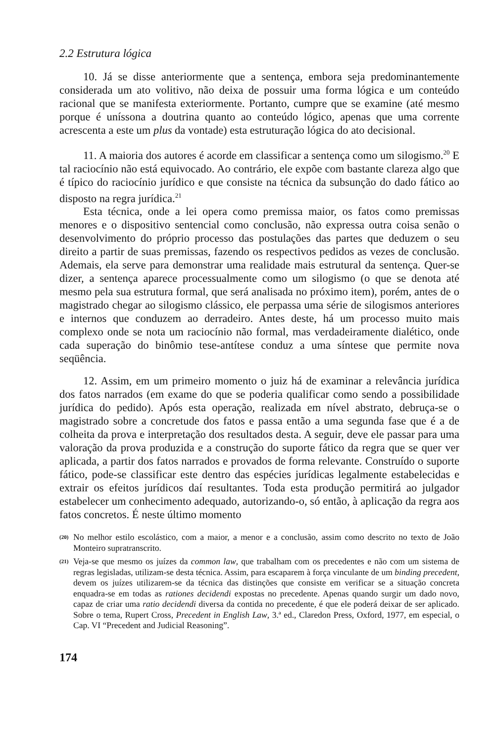2.2 Estrutura lógica
10. Já se disse anteriormente que a sentença, embora seja predominantemente considerada um ato volitivo, não deixa de possuir uma forma lógica e um conteúdo racional que se manifesta exteriormente. Portanto, cumpre que se examine (até mesmo porque é uníssona a doutrina quanto ao conteúdo lógico, apenas que uma corrente acrescenta a este um plus da vontade) esta estruturação lógica do ato decisional.
11. A maioria dos autores é acorde em classificar a sentença como um silogismo.<sup>20</sup> E tal raciocínio não está equivocado. Ao contrário, ele expõe com bastante clareza algo que é típico do raciocínio jurídico e que consiste na técnica da subsunção do dado fático ao disposto na regra jurídica.<sup>21</sup>
Esta técnica, onde a lei opera como premissa maior, os fatos como premissas menores e o dispositivo sentencial como conclusão, não expressa outra coisa senão o desenvolvimento do próprio processo das postulações das partes que deduzem o seu direito a partir de suas premissas, fazendo os respectivos pedidos as vezes de conclusão. Ademais, ela serve para demonstrar uma realidade mais estrutural da sentença. Quer-se dizer, a sentença aparece processualmente como um silogismo (o que se denota até mesmo pela sua estrutura formal, que será analisada no próximo item), porém, antes de o magistrado chegar ao silogismo clássico, ele perpassa uma série de silogismos anteriores e internos que conduzem ao derradeiro. Antes deste, há um processo muito mais complexo onde se nota um raciocínio não formal, mas verdadeiramente dialético, onde cada superação do binômio tese-antítese conduz a uma síntese que permite nova seqüência.
12. Assim, em um primeiro momento o juiz há de examinar a relevância jurídica dos fatos narrados (em exame do que se poderia qualificar como sendo a possibilidade jurídica do pedido). Após esta operação, realizada em nível abstrato, debruça-se o magistrado sobre a concretude dos fatos e passa então a uma segunda fase que é a de colheita da prova e interpretação dos resultados desta. A seguir, deve ele passar para uma valoração da prova produzida e a construção do suporte fático da regra que se quer ver aplicada, a partir dos fatos narrados e provados de forma relevante. Construído o suporte fático, pode-se classificar este dentro das espécies jurídicas legalmente estabelecidas e extrair os efeitos jurídicos daí resultantes. Toda esta produção permitirá ao julgador estabelecer um conhecimento adequado, autorizando-o, só então, à aplicação da regra aos fatos concretos. É neste último momento
(20) No melhor estilo escolástico, com a maior, a menor e a conclusão, assim como descrito no texto de João Monteiro supratranscrito.
(21) Veja-se que mesmo os juízes da common law, que trabalham com os precedentes e não com um sistema de regras legisladas, utilizam-se desta técnica. Assim, para escaparem à força vinculante de um binding precedent, devem os juízes utilizarem-se da técnica das distinções que consiste em verificar se a situação concreta enquadra-se em todas as rationes decidendi expostas no precedente. Apenas quando surgir um dado novo, capaz de criar uma ratio decidendi diversa da contida no precedente, é que ele poderá deixar de ser aplicado. Sobre o tema, Rupert Cross, Precedent in English Law, 3.ª ed., Claredon Press, Oxford, 1977, em especial, o Cap. VI “Precedent and Judicial Reasoning”.
174